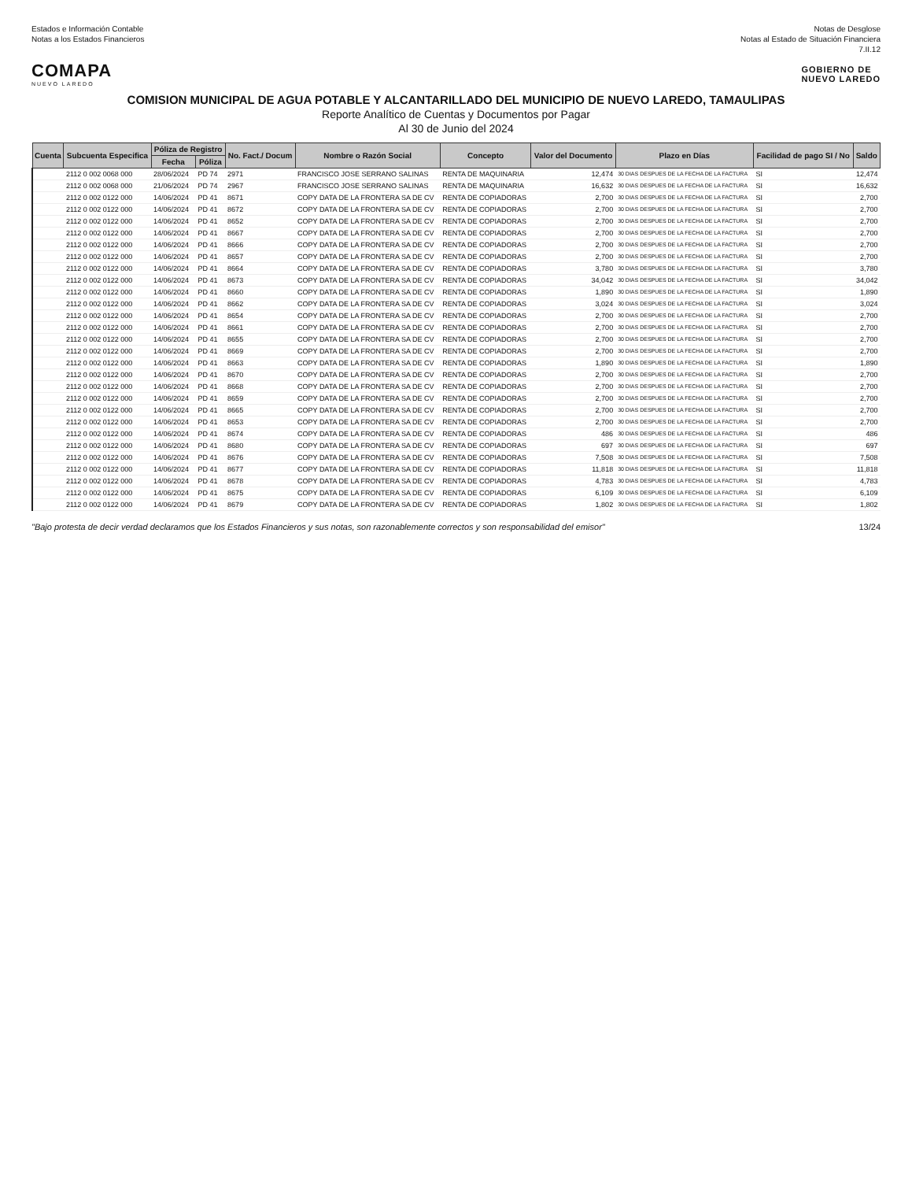Estados e Información Contable
Notas a los Estados Financieros
Notas de Desglose
Notas al Estado de Situación Financiera
7.II.12
COMAPA
NUEVO LAREDO
GOBIERNO DE
NUEVO LAREDO
COMISION MUNICIPAL DE AGUA POTABLE Y ALCANTARILLADO DEL MUNICIPIO DE NUEVO LAREDO, TAMAULIPAS
Reporte Analítico de Cuentas y Documentos por Pagar
Al 30 de Junio del 2024
| Cuenta | Subcuenta Especifica | Póliza de Registro | | No. Fact./ Docum | Nombre o Razón Social | Concepto | Valor del Documento | Plazo en Días | Facilidad de pago SI / No | Saldo |
| --- | --- | --- | --- | --- | --- | --- | --- | --- | --- | --- |
| | | Fecha | Póliza | | | | | | | |
| | 2112 0 002 0068 000 | 28/06/2024 | PD 74 | 2971 | FRANCISCO JOSE SERRANO SALINAS | RENTA DE MAQUINARIA | 12,474 | 30 DIAS DESPUES DE LA FECHA DE LA FACTURA | SI | 12,474 |
| | 2112 0 002 0068 000 | 21/06/2024 | PD 74 | 2967 | FRANCISCO JOSE SERRANO SALINAS | RENTA DE MAQUINARIA | 16,632 | 30 DIAS DESPUES DE LA FECHA DE LA FACTURA | SI | 16,632 |
| | 2112 0 002 0122 000 | 14/06/2024 | PD 41 | 8671 | COPY DATA DE LA FRONTERA SA DE CV | RENTA DE COPIADORAS | 2,700 | 30 DIAS DESPUES DE LA FECHA DE LA FACTURA | SI | 2,700 |
| | 2112 0 002 0122 000 | 14/06/2024 | PD 41 | 8672 | COPY DATA DE LA FRONTERA SA DE CV | RENTA DE COPIADORAS | 2,700 | 30 DIAS DESPUES DE LA FECHA DE LA FACTURA | SI | 2,700 |
| | 2112 0 002 0122 000 | 14/06/2024 | PD 41 | 8652 | COPY DATA DE LA FRONTERA SA DE CV | RENTA DE COPIADORAS | 2,700 | 30 DIAS DESPUES DE LA FECHA DE LA FACTURA | SI | 2,700 |
| | 2112 0 002 0122 000 | 14/06/2024 | PD 41 | 8667 | COPY DATA DE LA FRONTERA SA DE CV | RENTA DE COPIADORAS | 2,700 | 30 DIAS DESPUES DE LA FECHA DE LA FACTURA | SI | 2,700 |
| | 2112 0 002 0122 000 | 14/06/2024 | PD 41 | 8666 | COPY DATA DE LA FRONTERA SA DE CV | RENTA DE COPIADORAS | 2,700 | 30 DIAS DESPUES DE LA FECHA DE LA FACTURA | SI | 2,700 |
| | 2112 0 002 0122 000 | 14/06/2024 | PD 41 | 8657 | COPY DATA DE LA FRONTERA SA DE CV | RENTA DE COPIADORAS | 2,700 | 30 DIAS DESPUES DE LA FECHA DE LA FACTURA | SI | 2,700 |
| | 2112 0 002 0122 000 | 14/06/2024 | PD 41 | 8664 | COPY DATA DE LA FRONTERA SA DE CV | RENTA DE COPIADORAS | 3,780 | 30 DIAS DESPUES DE LA FECHA DE LA FACTURA | SI | 3,780 |
| | 2112 0 002 0122 000 | 14/06/2024 | PD 41 | 8673 | COPY DATA DE LA FRONTERA SA DE CV | RENTA DE COPIADORAS | 34,042 | 30 DIAS DESPUES DE LA FECHA DE LA FACTURA | SI | 34,042 |
| | 2112 0 002 0122 000 | 14/06/2024 | PD 41 | 8660 | COPY DATA DE LA FRONTERA SA DE CV | RENTA DE COPIADORAS | 1,890 | 30 DIAS DESPUES DE LA FECHA DE LA FACTURA | SI | 1,890 |
| | 2112 0 002 0122 000 | 14/06/2024 | PD 41 | 8662 | COPY DATA DE LA FRONTERA SA DE CV | RENTA DE COPIADORAS | 3,024 | 30 DIAS DESPUES DE LA FECHA DE LA FACTURA | SI | 3,024 |
| | 2112 0 002 0122 000 | 14/06/2024 | PD 41 | 8654 | COPY DATA DE LA FRONTERA SA DE CV | RENTA DE COPIADORAS | 2,700 | 30 DIAS DESPUES DE LA FECHA DE LA FACTURA | SI | 2,700 |
| | 2112 0 002 0122 000 | 14/06/2024 | PD 41 | 8661 | COPY DATA DE LA FRONTERA SA DE CV | RENTA DE COPIADORAS | 2,700 | 30 DIAS DESPUES DE LA FECHA DE LA FACTURA | SI | 2,700 |
| | 2112 0 002 0122 000 | 14/06/2024 | PD 41 | 8655 | COPY DATA DE LA FRONTERA SA DE CV | RENTA DE COPIADORAS | 2,700 | 30 DIAS DESPUES DE LA FECHA DE LA FACTURA | SI | 2,700 |
| | 2112 0 002 0122 000 | 14/06/2024 | PD 41 | 8669 | COPY DATA DE LA FRONTERA SA DE CV | RENTA DE COPIADORAS | 2,700 | 30 DIAS DESPUES DE LA FECHA DE LA FACTURA | SI | 2,700 |
| | 2112 0 002 0122 000 | 14/06/2024 | PD 41 | 8663 | COPY DATA DE LA FRONTERA SA DE CV | RENTA DE COPIADORAS | 1,890 | 30 DIAS DESPUES DE LA FECHA DE LA FACTURA | SI | 1,890 |
| | 2112 0 002 0122 000 | 14/06/2024 | PD 41 | 8670 | COPY DATA DE LA FRONTERA SA DE CV | RENTA DE COPIADORAS | 2,700 | 30 DIAS DESPUES DE LA FECHA DE LA FACTURA | SI | 2,700 |
| | 2112 0 002 0122 000 | 14/06/2024 | PD 41 | 8668 | COPY DATA DE LA FRONTERA SA DE CV | RENTA DE COPIADORAS | 2,700 | 30 DIAS DESPUES DE LA FECHA DE LA FACTURA | SI | 2,700 |
| | 2112 0 002 0122 000 | 14/06/2024 | PD 41 | 8659 | COPY DATA DE LA FRONTERA SA DE CV | RENTA DE COPIADORAS | 2,700 | 30 DIAS DESPUES DE LA FECHA DE LA FACTURA | SI | 2,700 |
| | 2112 0 002 0122 000 | 14/06/2024 | PD 41 | 8665 | COPY DATA DE LA FRONTERA SA DE CV | RENTA DE COPIADORAS | 2,700 | 30 DIAS DESPUES DE LA FECHA DE LA FACTURA | SI | 2,700 |
| | 2112 0 002 0122 000 | 14/06/2024 | PD 41 | 8653 | COPY DATA DE LA FRONTERA SA DE CV | RENTA DE COPIADORAS | 2,700 | 30 DIAS DESPUES DE LA FECHA DE LA FACTURA | SI | 2,700 |
| | 2112 0 002 0122 000 | 14/06/2024 | PD 41 | 8674 | COPY DATA DE LA FRONTERA SA DE CV | RENTA DE COPIADORAS | 486 | 30 DIAS DESPUES DE LA FECHA DE LA FACTURA | SI | 486 |
| | 2112 0 002 0122 000 | 14/06/2024 | PD 41 | 8680 | COPY DATA DE LA FRONTERA SA DE CV | RENTA DE COPIADORAS | 697 | 30 DIAS DESPUES DE LA FECHA DE LA FACTURA | SI | 697 |
| | 2112 0 002 0122 000 | 14/06/2024 | PD 41 | 8676 | COPY DATA DE LA FRONTERA SA DE CV | RENTA DE COPIADORAS | 7,508 | 30 DIAS DESPUES DE LA FECHA DE LA FACTURA | SI | 7,508 |
| | 2112 0 002 0122 000 | 14/06/2024 | PD 41 | 8677 | COPY DATA DE LA FRONTERA SA DE CV | RENTA DE COPIADORAS | 11,818 | 30 DIAS DESPUES DE LA FECHA DE LA FACTURA | SI | 11,818 |
| | 2112 0 002 0122 000 | 14/06/2024 | PD 41 | 8678 | COPY DATA DE LA FRONTERA SA DE CV | RENTA DE COPIADORAS | 4,783 | 30 DIAS DESPUES DE LA FECHA DE LA FACTURA | SI | 4,783 |
| | 2112 0 002 0122 000 | 14/06/2024 | PD 41 | 8675 | COPY DATA DE LA FRONTERA SA DE CV | RENTA DE COPIADORAS | 6,109 | 30 DIAS DESPUES DE LA FECHA DE LA FACTURA | SI | 6,109 |
| | 2112 0 002 0122 000 | 14/06/2024 | PD 41 | 8679 | COPY DATA DE LA FRONTERA SA DE CV | RENTA DE COPIADORAS | 1,802 | 30 DIAS DESPUES DE LA FECHA DE LA FACTURA | SI | 1,802 |
"Bajo protesta de decir verdad declaramos que los Estados Financieros y sus notas, son razonablemente correctos y son responsabilidad del emisor"
13/24